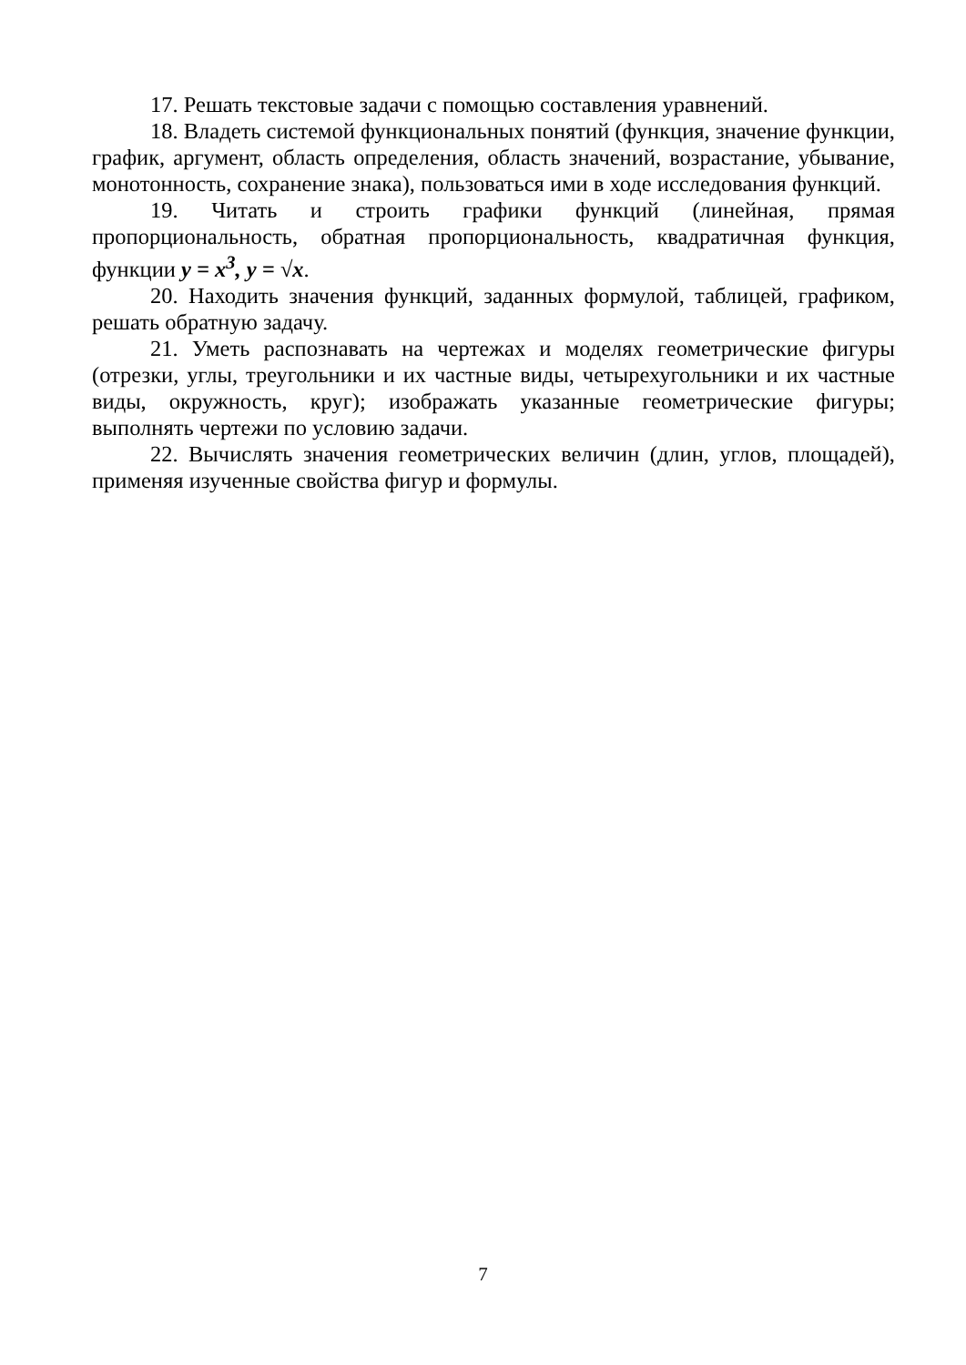17. Решать текстовые задачи с помощью составления уравнений.
18. Владеть системой функциональных понятий (функция, значение функции, график, аргумент, область определения, область значений, возрастание, убывание, монотонность, сохранение знака), пользоваться ими в ходе исследования функций.
19. Читать и строить графики функций (линейная, прямая пропорциональность, обратная пропорциональность, квадратичная функция, функции y = x<sup>3</sup>, y = √x.
20. Находить значения функций, заданных формулой, таблицей, графиком, решать обратную задачу.
21. Уметь распознавать на чертежах и моделях геометрические фигуры (отрезки, углы, треугольники и их частные виды, четырехугольники и их частные виды, окружность, круг); изображать указанные геометрические фигуры; выполнять чертежи по условию задачи.
22. Вычислять значения геометрических величин (длин, углов, площадей), применяя изученные свойства фигур и формулы.
7